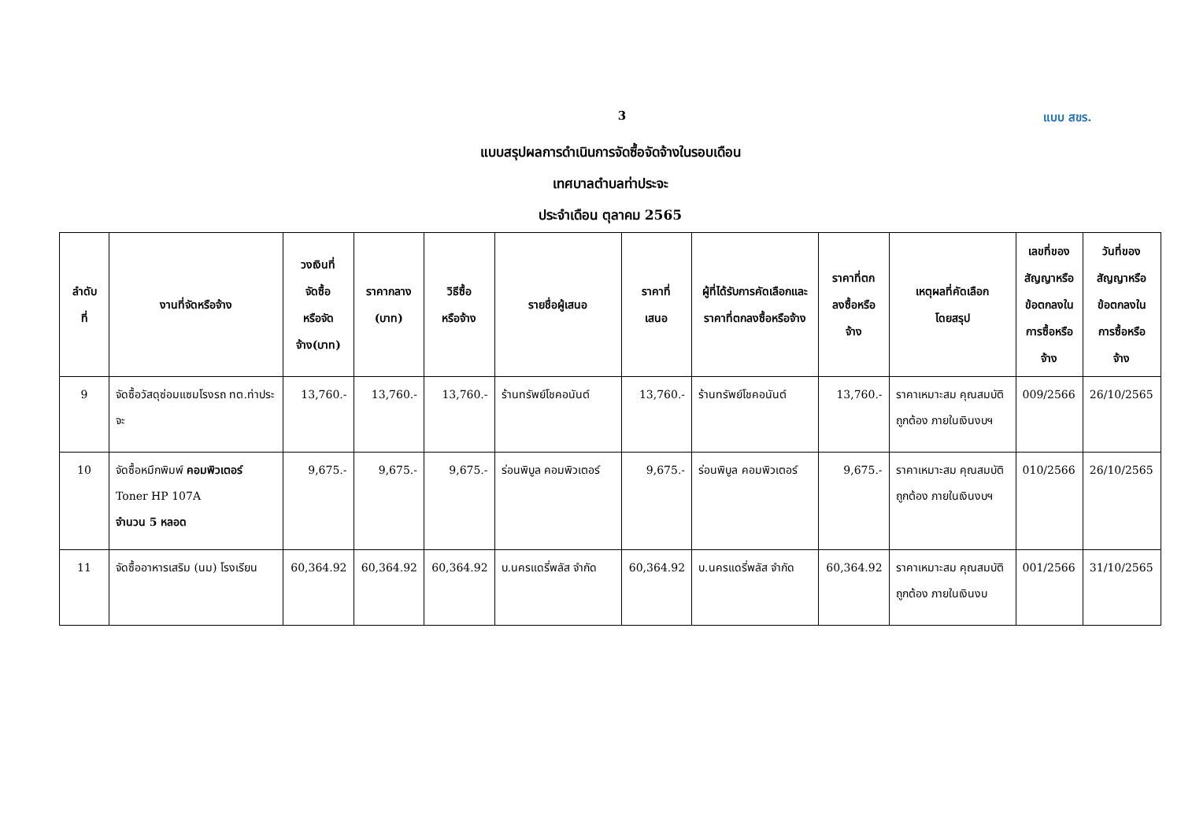3 แบบ สขร.
แบบสรุปผลการดำเนินการจัดซื้อจัดจ้างในรอบเดือน
เทศบาลตำบลท่าประจะ
ประจำเดือน ตุลาคม 2565
| ลำดับ ที่ | งานที่จัดหรือจ้าง | วงเงินที่ จัดซื้อ หรือจัด จ้าง(บาท) | ราคากลาง (บาท) | วิธีซื้อ หรือจ้าง | รายชื่อผู้เสนอ | ราคาที่ เสนอ | ผู้ที่ได้รับการคัดเลือกและราคาที่ตกลงซื้อหรือจ้าง | ราคาที่ตก ลงซื้อหรือ จ้าง | เหตุผลที่คัดเลือก โดยสรุป | เลขที่ของ สัญญาหรือ ข้อตกลงใน การซื้อหรือ จ้าง | วันที่ของ สัญญาหรือ ข้อตกลงใน การซื้อหรือ จ้าง |
| --- | --- | --- | --- | --- | --- | --- | --- | --- | --- | --- | --- |
| 9 | จัดซื้อวัสดุซ่อมแซมโรงรถ ทต.ท่าประจะ | 13,760.- | 13,760.- | 13,760.- | ร้านทรัพย์โชคอนันต์ | 13,760.- | ร้านทรัพย์โชคอนันต์ | 13,760.- | ราคาเหมาะสม คุณสมบัติถูกต้อง ภายในเงินงบฯ | 009/2566 | 26/10/2565 |
| 10 | จัดซื้อหมึกพิมพ์ คอมพิวเตอร์ Toner HP 107A จำนวน 5 หลอด | 9,675.- | 9,675.- | 9,675.- | ร่อนพิบูล คอมพิวเตอร์ | 9,675.- | ร่อนพิบูล คอมพิวเตอร์ | 9,675.- | ราคาเหมาะสม คุณสมบัติถูกต้อง ภายในเงินงบฯ | 010/2566 | 26/10/2565 |
| 11 | จัดซื้ออาหารเสริม (นม) โรงเรียน | 60,364.92 | 60,364.92 | 60,364.92 | บ.นครแดรี่พลัส จำกัด | 60,364.92 | บ.นครแดรี่พลัส จำกัด | 60,364.92 | ราคาเหมาะสม คุณสมบัติถูกต้อง ภายในเงินงบ | 001/2566 | 31/10/2565 |